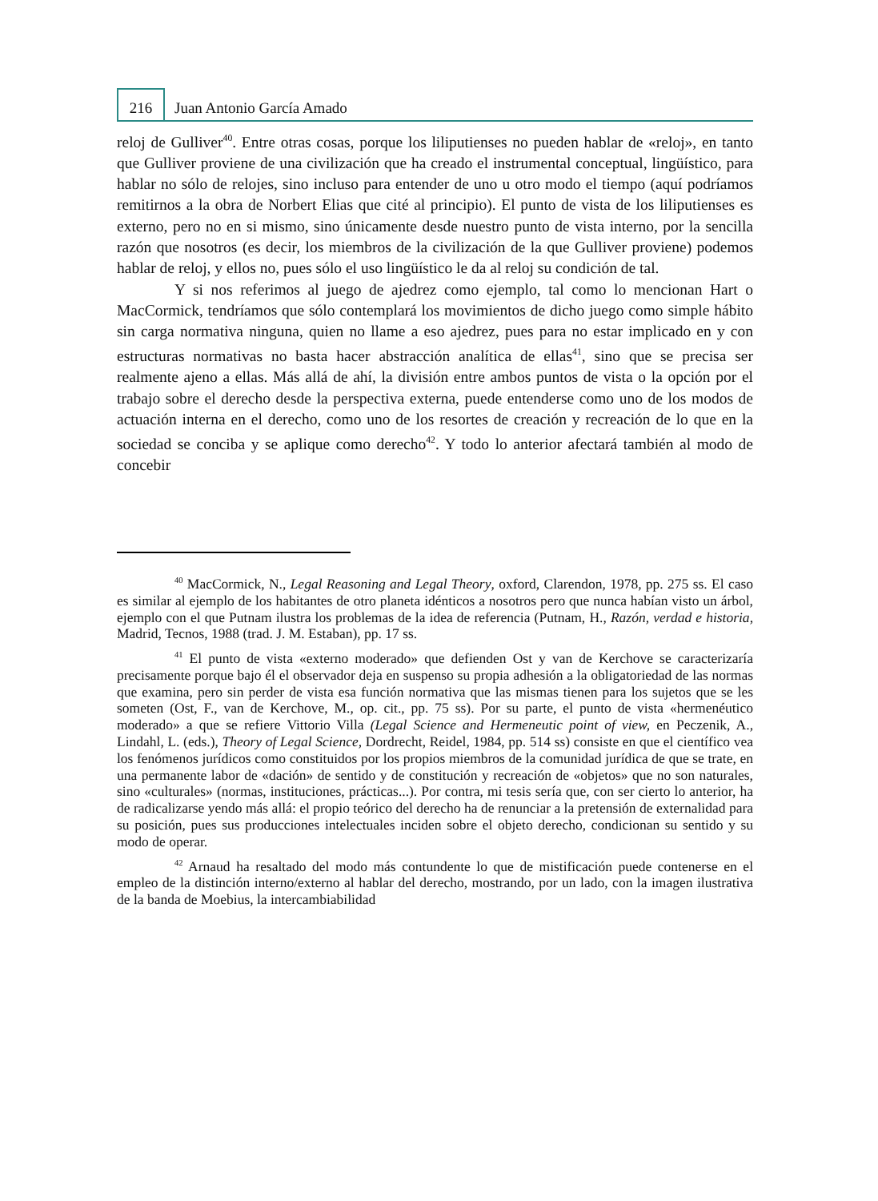216 Juan Antonio García Amado
reloj de Gulliver<sup>40</sup>. Entre otras cosas, porque los liliputienses no pueden hablar de «reloj», en tanto que Gulliver proviene de una civilización que ha creado el instrumental conceptual, lingüístico, para hablar no sólo de relojes, sino incluso para entender de uno u otro modo el tiempo (aquí podríamos remitirnos a la obra de Norbert Elias que cité al principio). El punto de vista de los liliputienses es externo, pero no en si mismo, sino únicamente desde nuestro punto de vista interno, por la sencilla razón que nosotros (es decir, los miembros de la civilización de la que Gulliver proviene) podemos hablar de reloj, y ellos no, pues sólo el uso lingüístico le da al reloj su condición de tal.
Y si nos referimos al juego de ajedrez como ejemplo, tal como lo mencionan Hart o MacCormick, tendríamos que sólo contemplará los movimientos de dicho juego como simple hábito sin carga normativa ninguna, quien no llame a eso ajedrez, pues para no estar implicado en y con estructuras normativas no basta hacer abstracción analítica de ellas<sup>41</sup>, sino que se precisa ser realmente ajeno a ellas. Más allá de ahí, la división entre ambos puntos de vista o la opción por el trabajo sobre el derecho desde la perspectiva externa, puede entenderse como uno de los modos de actuación interna en el derecho, como uno de los resortes de creación y recreación de lo que en la sociedad se conciba y se aplique como derecho<sup>42</sup>. Y todo lo anterior afectará también al modo de concebir
<sup>40</sup> MacCormick, N., Legal Reasoning and Legal Theory, oxford, Clarendon, 1978, pp. 275 ss. El caso es similar al ejemplo de los habitantes de otro planeta idénticos a nosotros pero que nunca habían visto un árbol, ejemplo con el que Putnam ilustra los problemas de la idea de referencia (Putnam, H., Razón, verdad e historia, Madrid, Tecnos, 1988 (trad. J. M. Estaban), pp. 17 ss.
<sup>41</sup> El punto de vista «externo moderado» que defienden Ost y van de Kerchove se caracterizaría precisamente porque bajo él el observador deja en suspenso su propia adhesión a la obligatoriedad de las normas que examina, pero sin perder de vista esa función normativa que las mismas tienen para los sujetos que se les someten (Ost, F., van de Kerchove, M., op. cit., pp. 75 ss). Por su parte, el punto de vista «hermenéutico moderado» a que se refiere Vittorio Villa (Legal Science and Hermeneutic point of view, en Peczenik, A., Lindahl, L. (eds.), Theory of Legal Science, Dordrecht, Reidel, 1984, pp. 514 ss) consiste en que el científico vea los fenómenos jurídicos como constituidos por los propios miembros de la comunidad jurídica de que se trate, en una permanente labor de «dación» de sentido y de constitución y recreación de «objetos» que no son naturales, sino «culturales» (normas, instituciones, prácticas...). Por contra, mi tesis sería que, con ser cierto lo anterior, ha de radicalizarse yendo más allá: el propio teórico del derecho ha de renunciar a la pretensión de externalidad para su posición, pues sus producciones intelectuales inciden sobre el objeto derecho, condicionan su sentido y su modo de operar.
<sup>42</sup> Arnaud ha resaltado del modo más contundente lo que de mistificación puede contenerse en el empleo de la distinción interno/externo al hablar del derecho, mostrando, por un lado, con la imagen ilustrativa de la banda de Moebius, la intercambiabilidad